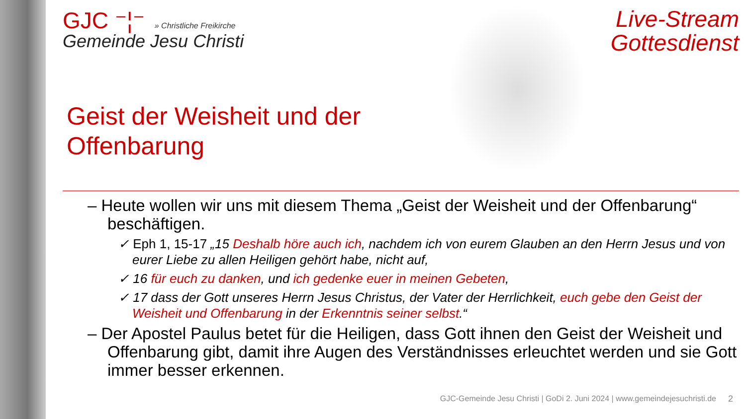Live-Stream
Gottesdienst
GJC ⁻¦⁻ » Christliche Freikirche
Gemeinde Jesu Christi
Geist der Weisheit und der
Offenbarung
– Heute wollen wir uns mit diesem Thema „Geist der Weisheit und der Offenbarung“ beschäftigen.
✓ Eph 1, 15-17 „15 Deshalb höre auch ich, nachdem ich von eurem Glauben an den Herrn Jesus und von eurer Liebe zu allen Heiligen gehört habe, nicht auf,
✓ 16 für euch zu danken, und ich gedenke euer in meinen Gebeten,
✓ 17 dass der Gott unseres Herrn Jesus Christus, der Vater der Herrlichkeit, euch gebe den Geist der Weisheit und Offenbarung in der Erkenntnis seiner selbst.“
– Der Apostel Paulus betet für die Heiligen, dass Gott ihnen den Geist der Weisheit und Offenbarung gibt, damit ihre Augen des Verständnisses erleuchtet werden und sie Gott immer besser erkennen.
GJC-Gemeinde Jesu Christi | GoDi 2. Juni 2024 | www.gemeindejesuchristi.de
2